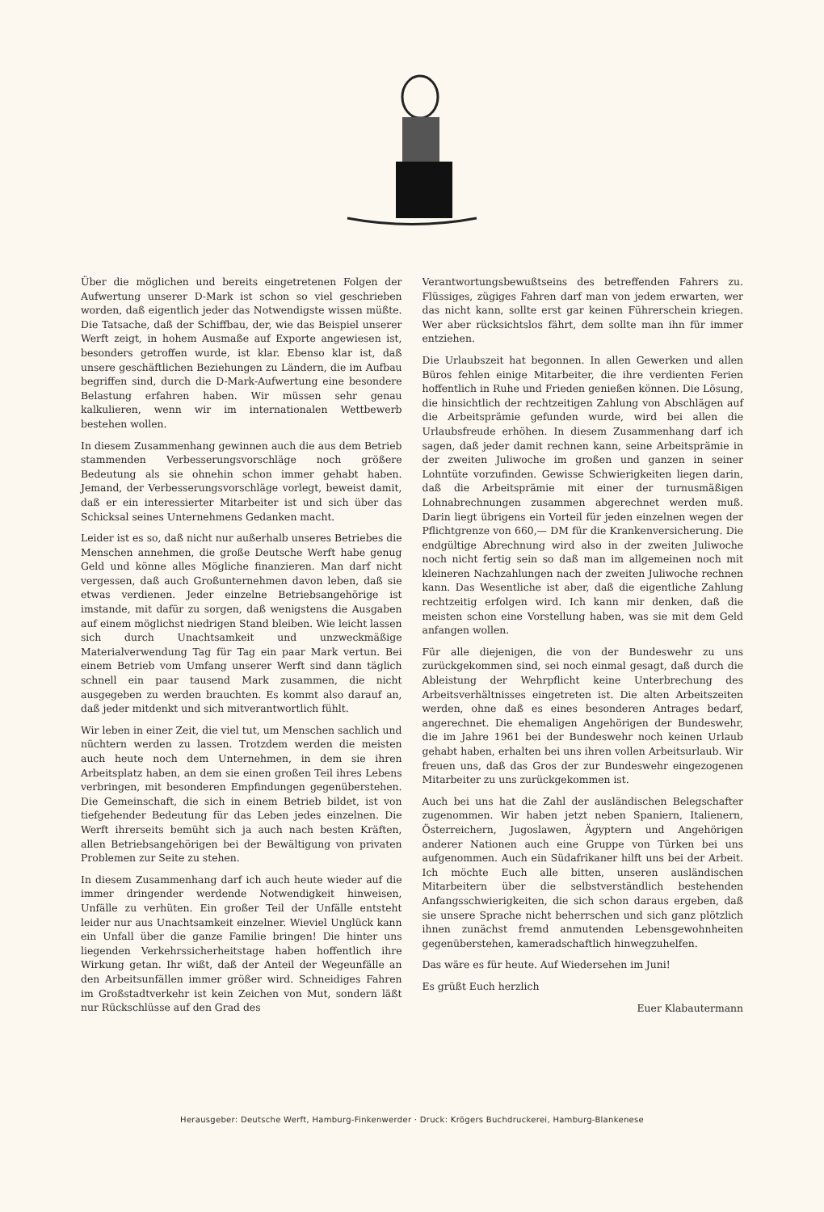Über die möglichen und bereits eingetretenen Folgen der Aufwertung unserer D-Mark ist schon so viel geschrieben worden, daß eigentlich jeder das Notwendigste wissen müßte. Die Tatsache, daß der Schiffbau, der, wie das Beispiel unserer Werft zeigt, in hohem Ausmaße auf Exporte angewiesen ist, besonders getroffen wurde, ist klar. Ebenso klar ist, daß unsere geschäftlichen Beziehungen zu Ländern, die im Aufbau begriffen sind, durch die D-Mark-Aufwertung eine besondere Belastung erfahren haben. Wir müssen sehr genau kalkulieren, wenn wir im internationalen Wettbewerb bestehen wollen.
In diesem Zusammenhang gewinnen auch die aus dem Betrieb stammenden Verbesserungsvorschläge noch größere Bedeutung als sie ohnehin schon immer gehabt haben. Jemand, der Verbesserungsvorschläge vorlegt, beweist damit, daß er ein interessierter Mitarbeiter ist und sich über das Schicksal seines Unternehmens Gedanken macht.
Leider ist es so, daß nicht nur außerhalb unseres Betriebes die Menschen annehmen, die große Deutsche Werft habe genug Geld und könne alles Mögliche finanzieren. Man darf nicht vergessen, daß auch Großunternehmen davon leben, daß sie etwas verdienen. Jeder einzelne Betriebsangehörige ist imstande, mit dafür zu sorgen, daß wenigstens die Ausgaben auf einem möglichst niedrigen Stand bleiben. Wie leicht lassen sich durch Unachtsamkeit und unzweckmäßige Materialverwendung Tag für Tag ein paar Mark vertun. Bei einem Betrieb vom Umfang unserer Werft sind dann täglich schnell ein paar tausend Mark zusammen, die nicht ausgegeben zu werden brauchten. Es kommt also darauf an, daß jeder mitdenkt und sich mitverantwortlich fühlt.
Wir leben in einer Zeit, die viel tut, um Menschen sachlich und nüchtern werden zu lassen. Trotzdem werden die meisten auch heute noch dem Unternehmen, in dem sie ihren Arbeitsplatz haben, an dem sie einen großen Teil ihres Lebens verbringen, mit besonderen Empfindungen gegenüberstehen. Die Gemeinschaft, die sich in einem Betrieb bildet, ist von tiefgehender Bedeutung für das Leben jedes einzelnen. Die Werft ihrerseits bemüht sich ja auch nach besten Kräften, allen Betriebsangehörigen bei der Bewältigung von privaten Problemen zur Seite zu stehen.
In diesem Zusammenhang darf ich auch heute wieder auf die immer dringender werdende Notwendigkeit hinweisen, Unfälle zu verhüten. Ein großer Teil der Unfälle entsteht leider nur aus Unachtsamkeit einzelner. Wieviel Unglück kann ein Unfall über die ganze Familie bringen! Die hinter uns liegenden Verkehrssicherheitstage haben hoffentlich ihre Wirkung getan. Ihr wißt, daß der Anteil der Wegeunfälle an den Arbeitsunfällen immer größer wird. Schneidiges Fahren im Großstadtverkehr ist kein Zeichen von Mut, sondern läßt nur Rückschlüsse auf den Grad des
Verantwortungsbewußtseins des betreffenden Fahrers zu. Flüssiges, zügiges Fahren darf man von jedem erwarten, wer das nicht kann, sollte erst gar keinen Führerschein kriegen. Wer aber rücksichtslos fährt, dem sollte man ihn für immer entziehen.
Die Urlaubszeit hat begonnen. In allen Gewerken und allen Büros fehlen einige Mitarbeiter, die ihre verdienten Ferien hoffentlich in Ruhe und Frieden genießen können. Die Lösung, die hinsichtlich der rechtzeitigen Zahlung von Abschlägen auf die Arbeitsprämie gefunden wurde, wird bei allen die Urlaubsfreude erhöhen. In diesem Zusammenhang darf ich sagen, daß jeder damit rechnen kann, seine Arbeitsprämie in der zweiten Juliwoche im großen und ganzen in seiner Lohntüte vorzufinden. Gewisse Schwierigkeiten liegen darin, daß die Arbeitsprämie mit einer der turnusmäßigen Lohnabrechnungen zusammen abgerechnet werden muß. Darin liegt übrigens ein Vorteil für jeden einzelnen wegen der Pflichtgrenze von 660,— DM für die Krankenversicherung. Die endgültige Abrechnung wird also in der zweiten Juliwoche noch nicht fertig sein so daß man im allgemeinen noch mit kleineren Nachzahlungen nach der zweiten Juliwoche rechnen kann. Das Wesentliche ist aber, daß die eigentliche Zahlung rechtzeitig erfolgen wird. Ich kann mir denken, daß die meisten schon eine Vorstellung haben, was sie mit dem Geld anfangen wollen.
Für alle diejenigen, die von der Bundeswehr zu uns zurückgekommen sind, sei noch einmal gesagt, daß durch die Ableistung der Wehrpflicht keine Unterbrechung des Arbeitsverhältnisses eingetreten ist. Die alten Arbeitszeiten werden, ohne daß es eines besonderen Antrages bedarf, angerechnet. Die ehemaligen Angehörigen der Bundeswehr, die im Jahre 1961 bei der Bundeswehr noch keinen Urlaub gehabt haben, erhalten bei uns ihren vollen Arbeitsurlaub. Wir freuen uns, daß das Gros der zur Bundeswehr eingezogenen Mitarbeiter zu uns zurückgekommen ist.
Auch bei uns hat die Zahl der ausländischen Belegschafter zugenommen. Wir haben jetzt neben Spaniern, Italienern, Österreichern, Jugoslawen, Ägyptern und Angehörigen anderer Nationen auch eine Gruppe von Türken bei uns aufgenommen. Auch ein Südafrikaner hilft uns bei der Arbeit. Ich möchte Euch alle bitten, unseren ausländischen Mitarbeitern über die selbstverständlich bestehenden Anfangsschwierigkeiten, die sich schon daraus ergeben, daß sie unsere Sprache nicht beherrschen und sich ganz plötzlich ihnen zunächst fremd anmutenden Lebensgewohnheiten gegenüberstehen, kameradschaftlich hinwegzuhelfen.
Das wäre es für heute. Auf Wiedersehen im Juni!
Es grüßt Euch herzlich
Euer Klabautermann
Herausgeber: Deutsche Werft, Hamburg-Finkenwerder · Druck: Krögers Buchdruckerei, Hamburg-Blankenese